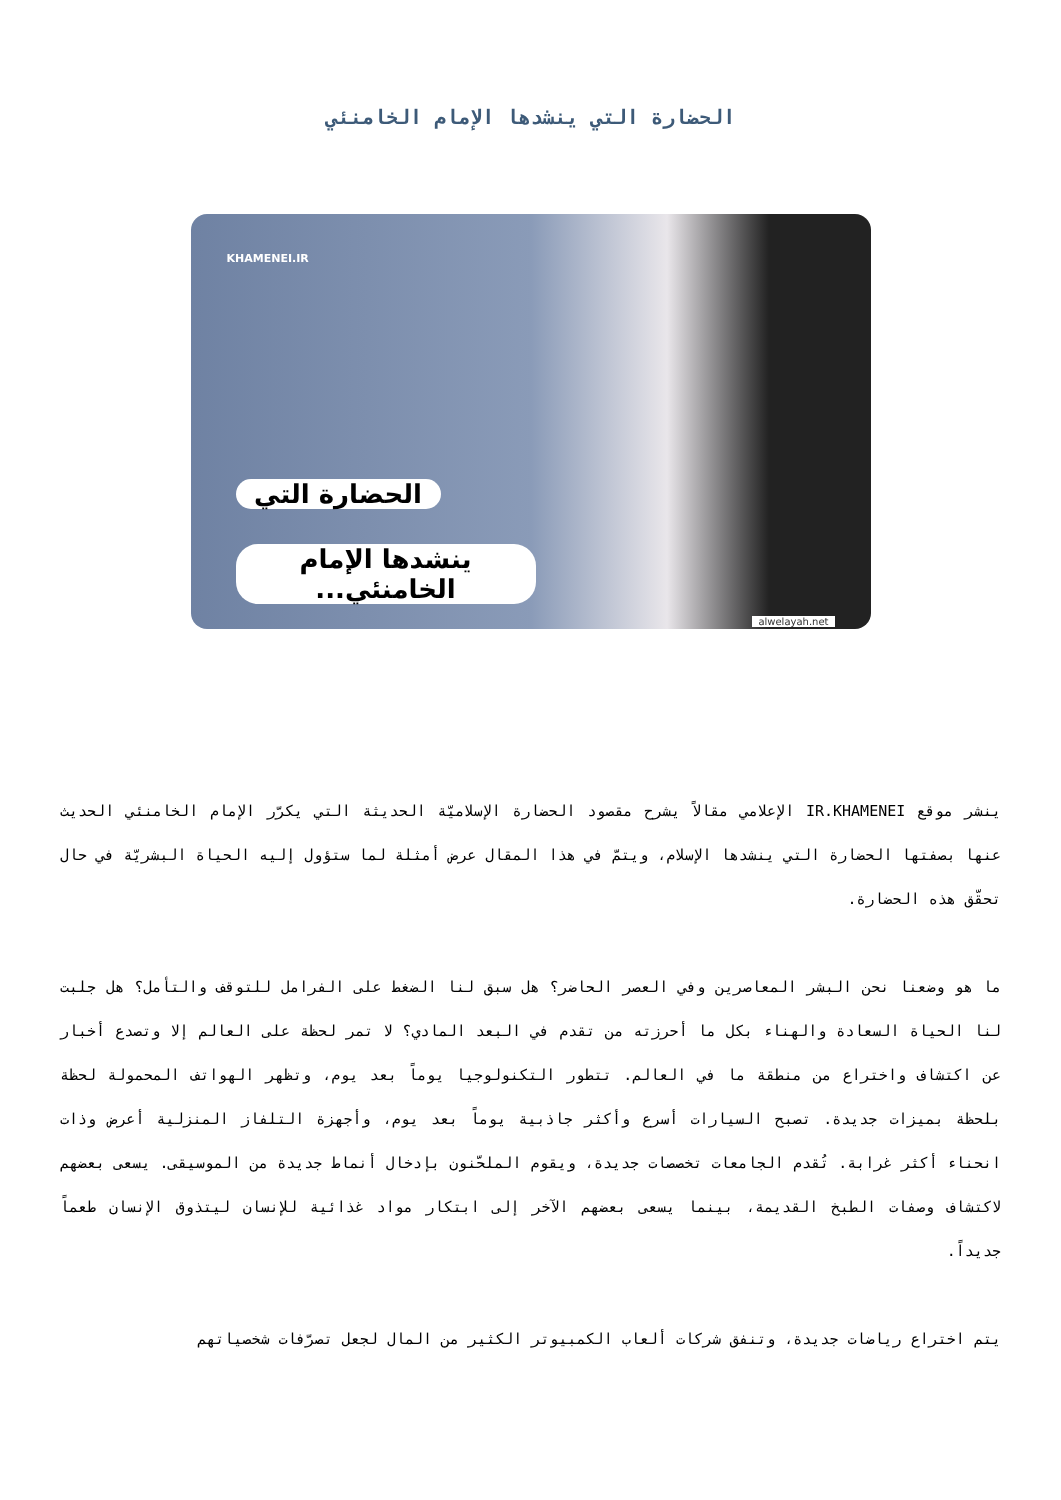الحضارة التي ينشدها الإمام الخامنئي
KHAMENEI.IR
الحضارة التي
ينشدها الإمام الخامنئي...
alwelayah.net
ينشر موقع IR.KHAMENEI الإعلامي مقالاً يشرح مقصود الحضارة الإسلاميّة الحديثة التي يكرّر الإمام الخامنئي الحديث عنها بصفتها الحضارة التي ينشدها الإسلام، ويتمّ في هذا المقال عرض أمثلة لما ستؤول إليه الحياة البشريّة في حال تحقّق هذه الحضارة.
ما هو وضعنا نحن البشر المعاصرين وفي العصر الحاضر؟ هل سبق لنا الضغط على الفرامل للتوقف والتأمل؟ هل جلبت لنا الحياة السعادة والهناء بكل ما أحرزته من تقدم في البعد المادي؟ لا تمر لحظة على العالم إلا وتصدع أخبار عن اكتشاف واختراع من منطقة ما في العالم. تتطور التكنولوجيا يوماً بعد يوم، وتظهر الهواتف المحمولة لحظة بلحظة بميزات جديدة. تصبح السيارات أسرع وأكثر جاذبية يوماً بعد يوم، وأجهزة التلفاز المنزلية أعرض وذات انحناء أكثر غرابة. تُقدم الجامعات تخصصات جديدة، ويقوم الملحّنون بإدخال أنماط جديدة من الموسيقى. يسعى بعضهم لاكتشاف وصفات الطبخ القديمة، بينما يسعى بعضهم الآخر إلى ابتكار مواد غذائية للإنسان ليتذوق الإنسان طعماً جديداً.
يتم اختراع رياضات جديدة، وتنفق شركات ألعاب الكمبيوتر الكثير من المال لجعل تصرّفات شخصياتهم